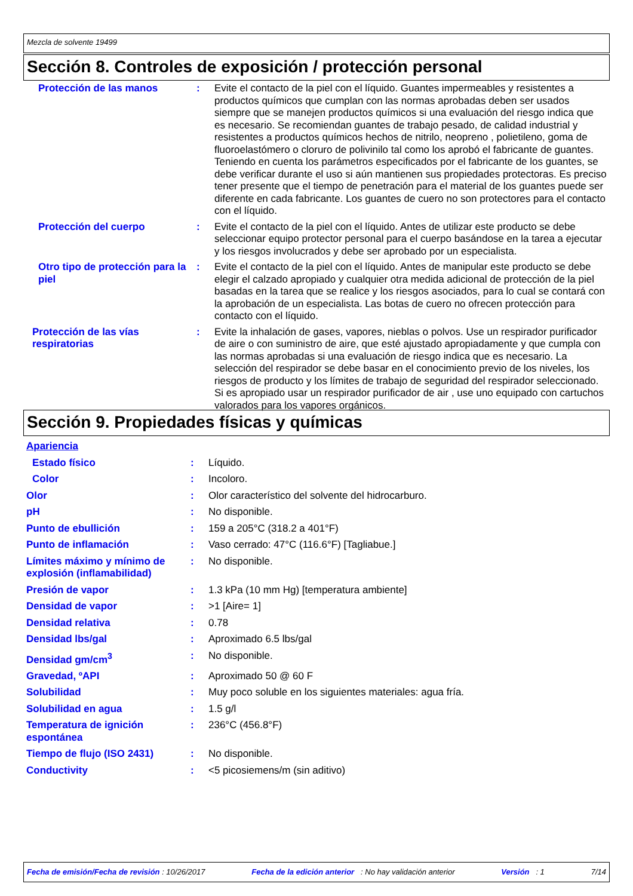Mezcla de solvente 19499
Sección 8. Controles de exposición / protección personal
| Protección de las manos | : | Evite el contacto de la piel con el líquido. Guantes impermeables y resistentes a productos químicos que cumplan con las normas aprobadas deben ser usados siempre que se manejen productos químicos si una evaluación del riesgo indica que es necesario. Se recomiendan guantes de trabajo pesado, de calidad industrial y resistentes a productos químicos hechos de nitrilo, neopreno , polietileno, goma de fluoroelastómero o cloruro de polivinilo tal como los aprobó el fabricante de guantes. Teniendo en cuenta los parámetros especificados por el fabricante de los guantes, se debe verificar durante el uso si aún mantienen sus propiedades protectoras. Es preciso tener presente que el tiempo de penetración para el material de los guantes puede ser diferente en cada fabricante. Los guantes de cuero no son protectores para el contacto con el líquido. |
| Protección del cuerpo | : | Evite el contacto de la piel con el líquido. Antes de utilizar este producto se debe seleccionar equipo protector personal para el cuerpo basándose en la tarea a ejecutar y los riesgos involucrados y debe ser aprobado por un especialista. |
| Otro tipo de protección para la piel | : | Evite el contacto de la piel con el líquido. Antes de manipular este producto se debe elegir el calzado apropiado y cualquier otra medida adicional de protección de la piel basadas en la tarea que se realice y los riesgos asociados, para lo cual se contará con la aprobación de un especialista. Las botas de cuero no ofrecen protección para contacto con el líquido. |
| Protección de las vías respiratorias | : | Evite la inhalación de gases, vapores, nieblas o polvos. Use un respirador purificador de aire o con suministro de aire, que esté ajustado apropiadamente y que cumpla con las normas aprobadas si una evaluación de riesgo indica que es necesario. La selección del respirador se debe basar en el conocimiento previo de los niveles, los riesgos de producto y los límites de trabajo de seguridad del respirador seleccionado. Si es apropiado usar un respirador purificador de air , use uno equipado con cartuchos valorados para los vapores orgánicos. |
Sección 9. Propiedades físicas y químicas
| Apariencia | | |
| Estado físico | : | Líquido. |
| Color | : | Incoloro. |
| Olor | : | Olor característico del solvente del hidrocarburo. |
| pH | : | No disponible. |
| Punto de ebullición | : | 159 a 205°C (318.2 a 401°F) |
| Punto de inflamación | : | Vaso cerrado: 47°C (116.6°F) [Tagliabue.] |
| Límites máximo y mínimo de explosión (inflamabilidad) | : | No disponible. |
| Presión de vapor | : | 1.3 kPa (10 mm Hg) [temperatura ambiente] |
| Densidad de vapor | : | >1 [Aire= 1] |
| Densidad relativa | : | 0.78 |
| Densidad lbs/gal | : | Aproximado 6.5 lbs/gal |
| Densidad gm/cm<sup>3</sup> | : | No disponible. |
| Gravedad, ºAPI | : | Aproximado 50 @ 60 F |
| Solubilidad | : | Muy poco soluble en los siguientes materiales: agua fría. |
| Solubilidad en agua | : | 1.5 g/l |
| Temperatura de ignición espontánea | : | 236°C (456.8°F) |
| Tiempo de flujo (ISO 2431) | : | No disponible. |
| Conductivity | : | <5 picosiemens/m (sin aditivo) |
Fecha de emisión/Fecha de revisión : 10/26/2017 Fecha de la edición anterior : No hay validación anterior Versión : 1 7/14